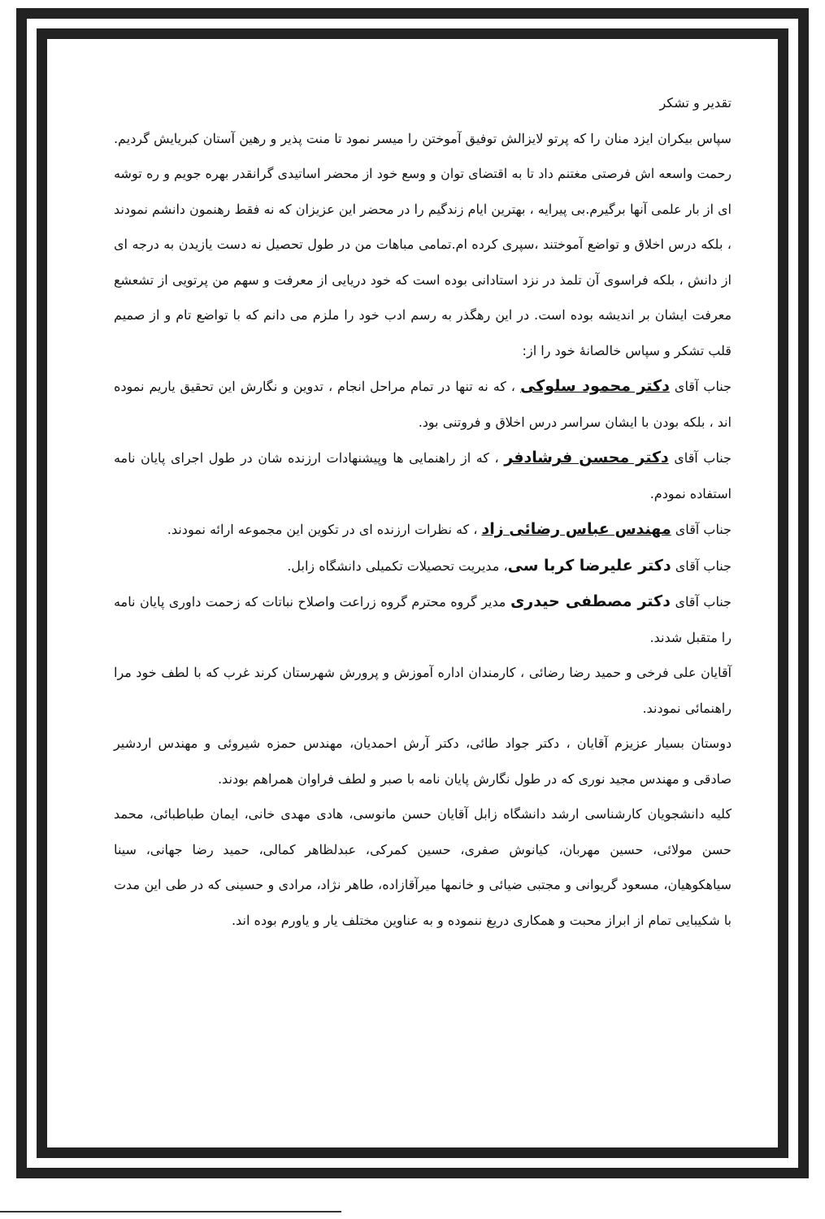تقدیر و تشکر
سپاس بیکران ایزد منان را که پرتو لایزالش توفیق آموختن را میسر نمود تا منت پذیر و رهین آستان کبریایش گردیم. رحمت واسعه اش فرصتی مغتنم داد تا به اقتضای توان و وسع خود از محضر اساتیدی گرانقدر بهره جویم و ره توشه ای از بار علمی آنها برگیرم.بی پیرایه ، بهترین ایام زندگیم را در محضر این عزیزان که نه فقط رهنمون دانشم نمودند ، بلکه درس اخلاق و تواضع آموختند ،سپری کرده ام.تمامی مباهات من در طول تحصیل نه دست یازیدن به درجه ای از دانش ، بلکه فراسوی آن تلمذ در نزد استادانی بوده است که خود دریایی از معرفت و سهم من پرتویی از تشعشع معرفت ایشان بر اندیشه بوده است. در این رهگذر به رسم ادب خود را ملزم می دانم که با تواضع تام و از صمیم قلب تشکر و سپاس خالصانهٔ خود را از:
جناب آقای دکتر محمود سلوکی ، که نه تنها در تمام مراحل انجام ، تدوین و نگارش این تحقیق یاریم نموده اند ، بلکه بودن با ایشان سراسر درس اخلاق و فروتنی بود.
جناب آقای دکتر محسن فرشادفر ، که از راهنمایی ها وپیشنهادات ارزنده شان در طول اجرای پایان نامه استفاده نمودم.
جناب آقای مهندس عباس رضائی زاد ، که نظرات ارزنده ای در تکوین این مجموعه ارائه نمودند.
جناب آقای دکتر علیرضا کربا سی، مدیریت تحصیلات تکمیلی دانشگاه زابل.
جناب آقای دکتر مصطفی حیدری مدیر گروه محترم گروه زراعت واصلاح نباتات که زحمت داوری پایان نامه را متقبل شدند.
آقایان علی فرخی و حمید رضا رضائی ، کارمندان اداره آموزش و پرورش شهرستان کرند غرب که با لطف خود مرا راهنمائی نمودند.
دوستان بسیار عزیزم آقایان ، دکتر جواد طائی، دکتر آرش احمدیان، مهندس حمزه شیروئی و مهندس اردشیر صادقی و مهندس مجید نوری که در طول نگارش پایان نامه با صبر و لطف فراوان همراهم بودند.
کلیه دانشجویان کارشناسی ارشد دانشگاه زابل آقایان حسن مانوسی، هادی مهدی خانی، ایمان طباطبائی، محمد حسن مولائی، حسین مهربان، کیانوش صفری، حسین کمرکی، عبدلظاهر کمالی، حمید رضا جهانی، سینا سیاهکوهیان، مسعود گریوانی و مجتبی ضیائی و خانمها میرآقازاده، طاهر نژاد، مرادی و حسینی که در طی این مدت با شکیبایی تمام از ابراز محبت و همکاری دریغ ننموده و به عناوین مختلف یار و یاورم بوده اند.